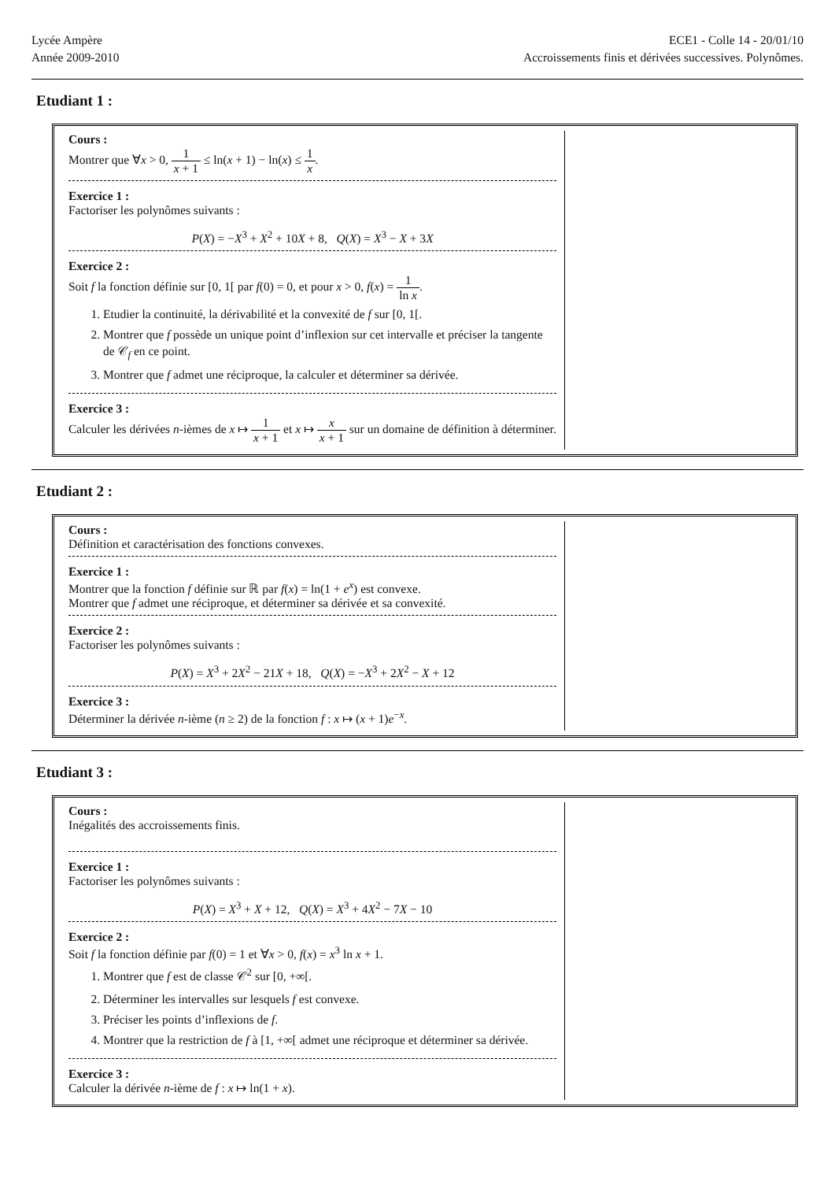Lycée Ampère
Année 2009-2010
ECE1 - Colle 14 - 20/01/10
Accroissements finis et dérivées successives. Polynômes.
Etudiant 1 :
Cours :
Montrer que ∀x > 0, 1 x + 1 ≤ ln(x + 1) − ln(x) ≤ 1 x.
Exercice 1 :
Factoriser les polynômes suivants :
P(X) = −X<sup>3</sup> + X<sup>2</sup> + 10X + 8, Q(X) = X<sup>3</sup> − X + 3X
Exercice 2 :
Soit f la fonction définie sur [0, 1[ par f(0) = 0, et pour x > 0, f(x) = 1 ln x.
1. Etudier la continuité, la dérivabilité et la convexité de f sur [0, 1[.
2. Montrer que f possède un unique point d’inflexion sur cet intervalle et préciser la tangente de 𝒞<sub>f</sub> en ce point.
3. Montrer que f admet une réciproque, la calculer et déterminer sa dérivée.
Exercice 3 :
Calculer les dérivées n-ièmes de x ↦ 1 x + 1 et x ↦ x x + 1 sur un domaine de définition à déterminer.
Etudiant 2 :
Cours :
Définition et caractérisation des fonctions convexes.
Exercice 1 :
Montrer que la fonction f définie sur ℝ par f(x) = ln(1 + e<sup>x</sup>) est convexe.
Montrer que f admet une réciproque, et déterminer sa dérivée et sa convexité.
Exercice 2 :
Factoriser les polynômes suivants :
P(X) = X<sup>3</sup> + 2X<sup>2</sup> − 21X + 18, Q(X) = −X<sup>3</sup> + 2X<sup>2</sup> − X + 12
Exercice 3 :
Déterminer la dérivée n-ième (n ≥ 2) de la fonction f : x ↦ (x + 1)e<sup>−x</sup>.
Etudiant 3 :
Cours :
Inégalités des accroissements finis.
Exercice 1 :
Factoriser les polynômes suivants :
P(X) = X<sup>3</sup> + X + 12, Q(X) = X<sup>3</sup> + 4X<sup>2</sup> − 7X − 10
Exercice 2 :
Soit f la fonction définie par f(0) = 1 et ∀x > 0, f(x) = x<sup>3</sup> ln x + 1.
1. Montrer que f est de classe 𝒞<sup>2</sup> sur [0, +∞[.
2. Déterminer les intervalles sur lesquels f est convexe.
3. Préciser les points d’inflexions de f.
4. Montrer que la restriction de f à [1, +∞[ admet une réciproque et déterminer sa dérivée.
Exercice 3 :
Calculer la dérivée n-ième de f : x ↦ ln(1 + x).